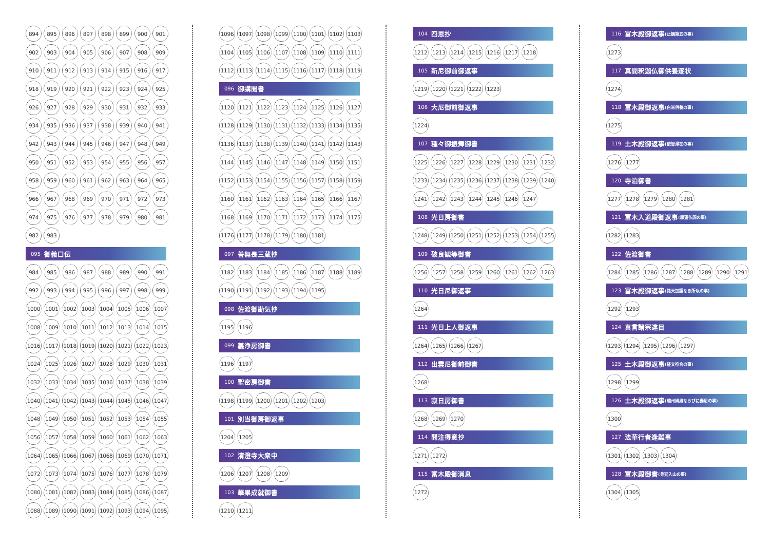894 895 896 897 898 899 900 901
902 903 904 905 906 907 908 909
910 911 912 913 914 915 916 917
918 919 920 921 922 923 924 925
926 927 928 929 930 931 932 933
934 935 936 937 938 939 940 941
942 943 944 945 946 947 948 949
950 951 952 953 954 955 956 957
958 959 960 961 962 963 964 965
966 967 968 969 970 971 972 973
974 975 976 977 978 979 980 981
982 983
095 御義口伝
984 985 986 987 988 989 990 991
992 993 994 995 996 997 998 999
1000 1001 1002 1003 1004 1005 1006 1007
1008 1009 1010 1011 1012 1013 1014 1015
1016 1017 1018 1019 1020 1021 1022 1023
1024 1025 1026 1027 1028 1029 1030 1031
1032 1033 1034 1035 1036 1037 1038 1039
1040 1041 1042 1043 1044 1045 1046 1047
1048 1049 1050 1051 1052 1053 1054 1055
1056 1057 1058 1059 1060 1061 1062 1063
1064 1065 1066 1067 1068 1069 1070 1071
1072 1073 1074 1075 1076 1077 1078 1079
1080 1081 1082 1083 1084 1085 1086 1087
1088 1089 1090 1091 1092 1093 1094 1095
1096 1097 1098 1099 1100 1101 1102 1103
1104 1105 1106 1107 1108 1109 1110 1111
1112 1113 1114 1115 1116 1117 1118 1119
096 御講聞書
1120 1121 1122 1123 1124 1125 1126 1127
1128 1129 1130 1131 1132 1133 1134 1135
1136 1137 1138 1139 1140 1141 1142 1143
1144 1145 1146 1147 1148 1149 1150 1151
1152 1153 1154 1155 1156 1157 1158 1159
1160 1161 1162 1163 1164 1165 1166 1167
1168 1169 1170 1171 1172 1173 1174 1175
1176 1177 1178 1179 1180 1181
097 善無畏三蔵抄
1182 1183 1184 1185 1186 1187 1188 1189
1190 1191 1192 1193 1194 1195
098 佐渡御勘気抄
1195 1196
099 義浄房御書
1196 1197
100 聖密房御書
1198 1199 1200 1201 1202 1203
101 別当御房御返事
1204 1205
102 清澄寺大衆中
1206 1207 1208 1209
103 華果成就御書
1210 1211
104 四恩抄
1212 1213 1214 1215 1216 1217 1218
105 新尼御前御返事
1219 1220 1221 1222 1223
106 大尼御前御返事
1224
107 種々御振舞御書
1225 1226 1227 1228 1229 1230 1231 1232
1233 1234 1235 1236 1237 1238 1239 1240
1241 1242 1243 1244 1245 1246 1247
108 光日房御書
1248 1249 1250 1251 1252 1253 1254 1255
109 破良観等御書
1256 1257 1258 1259 1260 1261 1262 1263
110 光日尼御返事
1264
111 光日上人御返事
1264 1265 1266 1267
112 出雲尼御前御書
1268
113 寂日房御書
1268 1269 1270
114 問注得意抄
1271 1272
115 富木殿御消息
1272
116 富木殿御返事 (止観第五の事)
1273
117 真間釈迦仏御供養逐状
1274
118 富木殿御返事 (白米供養の事)
1275
119 土木殿御返事 (依智滞在の事)
1276 1277
120 寺泊御書
1277 1278 1279 1280 1281
121 富木入道殿御返事 (願望仏国の事)
1282 1283
122 佐渡御書
1284 1285 1286 1287 1288 1289 1290 1291
123 富木殿御返事 (諸天加護なき所以の事)
1292 1293
124 真言諸宗違目
1293 1294 1295 1296 1297
125 土木殿御返事 (経文符合の事)
1298 1299
126 土木殿御返事 (越州嫡男ならびに妻尼の事)
1300
127 法華行者逢難事
1301 1302 1303 1304
128 富木殿御書 (身延入山の事)
1304 1305